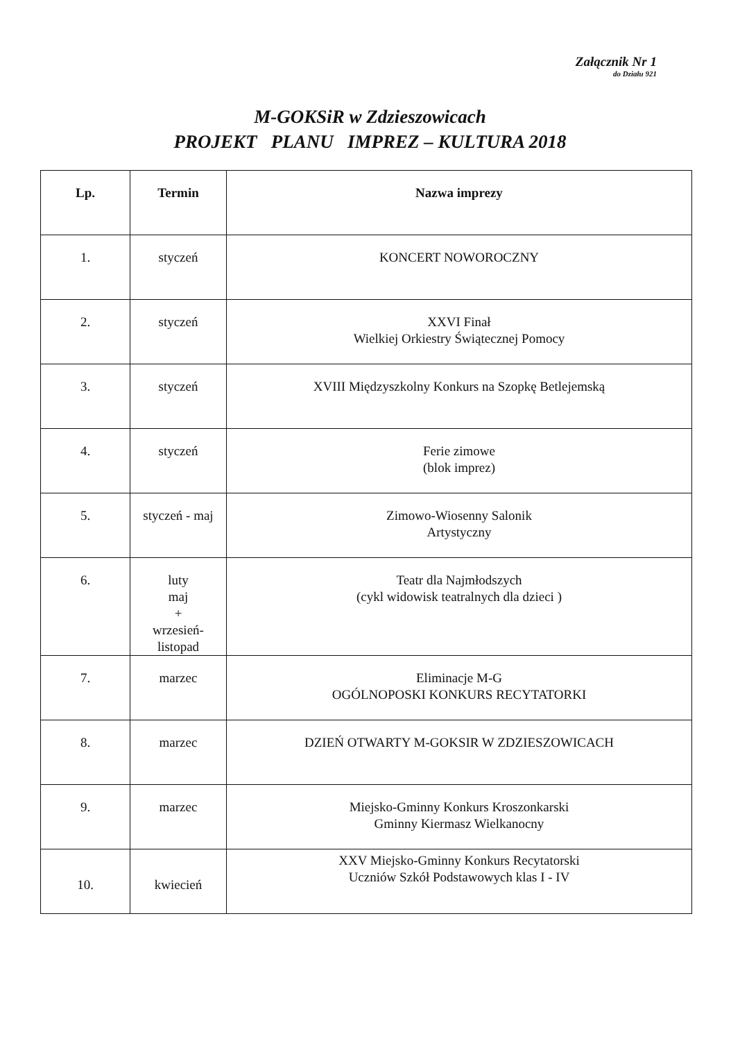Załącznik Nr 1
do Działu 921
M-GOKSiR w Zdzieszowicach
PROJEKT PLANU IMPREZ – KULTURA 2018
| Lp. | Termin | Nazwa imprezy |
| --- | --- | --- |
| 1. | styczeń | KONCERT NOWOROCZNY |
| 2. | styczeń | XXVI Finał Wielkiej Orkiestry Świątecznej Pomocy |
| 3. | styczeń | XVIII Międzyszkolny Konkurs na Szopkę Betlejemską |
| 4. | styczeń | Ferie zimowe (blok imprez) |
| 5. | styczeń - maj | Zimowo-Wiosenny Salonik Artystyczny |
| 6. | luty maj + wrzesień- listopad | Teatr dla Najmłodszych (cykl widowisk teatralnych dla dzieci ) |
| 7. | marzec | Eliminacje M-G OGÓLNOPOSKI KONKURS RECYTATORKI |
| 8. | marzec | DZIEŃ OTWARTY M-GOKSIR W ZDZIESZOWICACH |
| 9. | marzec | Miejsko-Gminny Konkurs Kroszonkarski Gminny Kiermasz Wielkanocny |
| 10. | kwiecień | XXV Miejsko-Gminny Konkurs Recytatorski Uczniów Szkół Podstawowych klas I - IV |